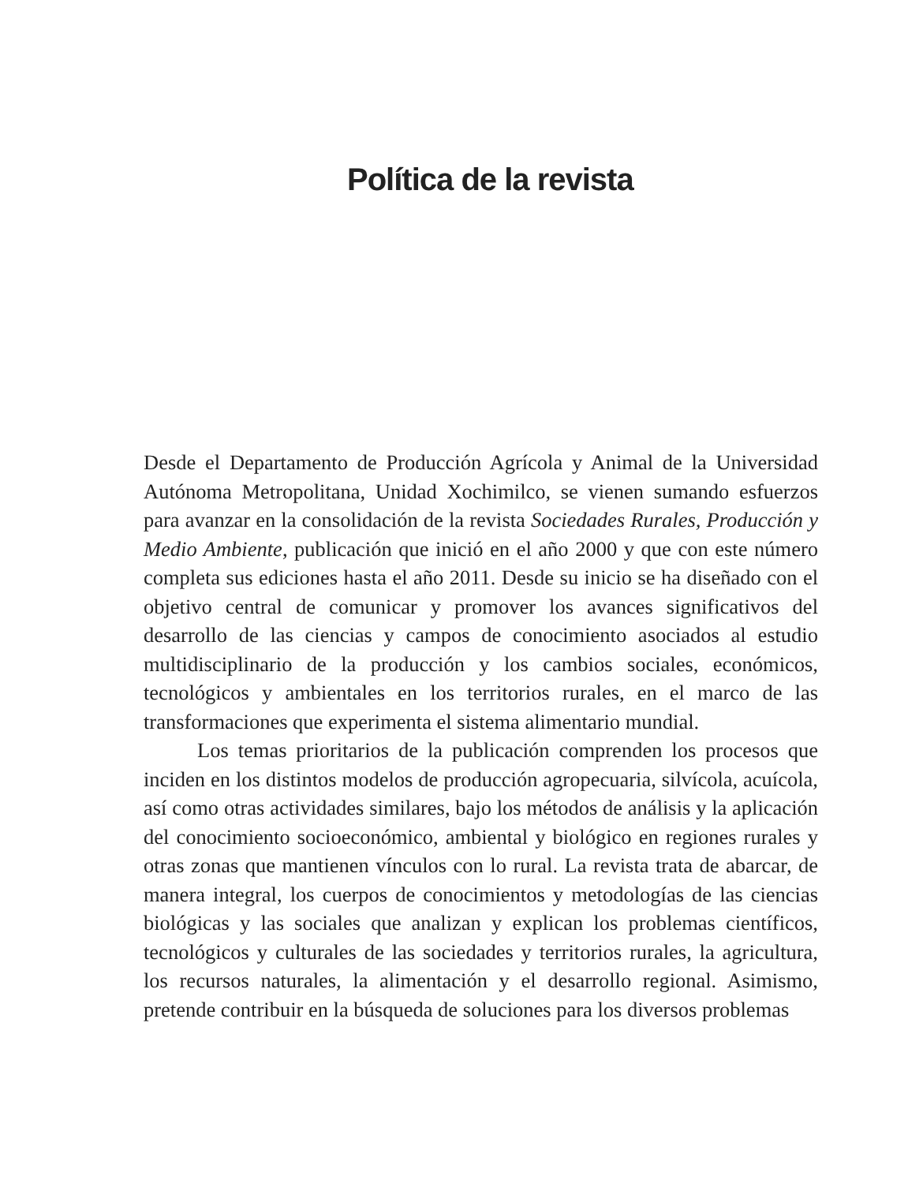Política de la revista
Desde el Departamento de Producción Agrícola y Animal de la Universidad Autónoma Metropolitana, Unidad Xochimilco, se vienen sumando esfuerzos para avanzar en la consolidación de la revista Sociedades Rurales, Producción y Medio Ambiente, publicación que inició en el año 2000 y que con este número completa sus ediciones hasta el año 2011. Desde su inicio se ha diseñado con el objetivo central de comunicar y promover los avances significativos del desarrollo de las ciencias y campos de conocimiento asociados al estudio multidisciplinario de la producción y los cambios sociales, económicos, tecnológicos y ambientales en los territorios rurales, en el marco de las transformaciones que experimenta el sistema alimentario mundial.
Los temas prioritarios de la publicación comprenden los procesos que inciden en los distintos modelos de producción agropecuaria, silvícola, acuícola, así como otras actividades similares, bajo los métodos de análisis y la aplicación del conocimiento socioeconómico, ambiental y biológico en regiones rurales y otras zonas que mantienen vínculos con lo rural. La revista trata de abarcar, de manera integral, los cuerpos de conocimientos y metodologías de las ciencias biológicas y las sociales que analizan y explican los problemas científicos, tecnológicos y culturales de las sociedades y territorios rurales, la agricultura, los recursos naturales, la alimentación y el desarrollo regional. Asimismo, pretende contribuir en la búsqueda de soluciones para los diversos problemas